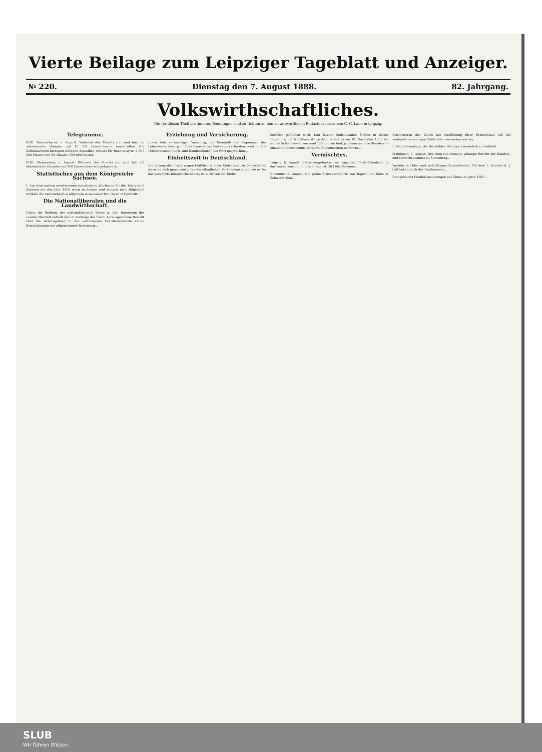Vierte Beilage zum Leipziger Tageblatt und Anzeiger.
№ 220. Dienstag den 7. August 1888. 82. Jahrgang.
Volkswirthschaftliches.
Die für diesen Theil bestimmten Sendungen sind zu richten an den verantwortlichen Redacteur desselben C. G. Laue in Leipzig.
Telegramme.
WTB. Buenos-Ayres, 5. August. Während des Monats Juli sind hier 56 überseeische Dampfer mit 10 532 Einwanderern eingetroffen. Die Zolleinnahmen betrugen während desselben Monats für Buenos-Ayres 2 607 000 Piaster und für Rosario 559 000 Piaster.
WTB. Montevideo, 5. August. Während des Monats Juli sind hier 62 überseeische Dampfer mit 968 Einwanderern angekommen.
Statistisches aus dem Königreiche Sachsen.
I. Aus dem soeben erschienenen statistischen Jahrbuche für das Königreich Sachsen auf das Jahr 1889 seien in diesem und einigen noch folgenden Artikeln die nachstehenden allgemein wissenswerthen Daten mitgetheilt...
Die Nationalliberalen und die Landwirthschaft.
Ueber die Stellung der nationalliberalen Partei zu den Interessen der Landwirthschaft enthält der im Auftrage der Partei herausgegebene Bericht über die Gesetzgebung in der verflossenen Legislaturperiode einige Betrachtungen von allgemeinerer Bedeutung...
Erziehung und Versicherung.
Einen sehr vernünftigen Vorschlag, die Kenntniß der Segnungen der Lebensversicherung in allen Kreisen des Volkes zu verbreiten, wird in dem „Süddeutschen Bank- und Handelsblatte“ das Wort gesprochen...
Einheitszeit in Deutschland.
Die Lösung der Frage wegen Einführung einer Einheitszeit in Deutschland, ist es an sich gegenwärtig für die öffentlichen Verkehrsanstalten, sei es für das gesammte bürgerliche Leben, ist nicht von der Stelle...
bewährt gefunden wird. Den letzten bedeutsamen Schritt in dieser Beziehung hat Nord-Amerika gethan, indem es am 18. November 1883 für seinen Schienenweg von rund 126 000 km fünf, je genau um eine Stunde von einander abweichende, Verkehrs-Einheitszeiten einführte...
Vermischtes.
Leipzig, 6. August. Betriebsergebnisse der Leipziger Pferde-Eisenbahn in der Woche vom 30. Juli bis 5. August: 263 662 Personen...
Chemnitz, 5. August. Die große Strickgarnfabrik von Tepner und Sohn in Schweizerthal...
Inkrafttreten des Zolles mit Ausführung ihrer Erzeugnisse auf die vorhandenen wenigen Zollstraßen verwiesen werden...
L. Neue Gründung. Die Bielefelder Nähmaschinenfabrik zu Saalfeld...
Meiningen, 5. August. Der eben zur Ausgabe gelangte Bericht der Handels- und Gewerbekammer zu Sonneberg...
Verkehr mit blei- und zinkhaltigen Gegenständen. Mit dem 1. October d. J. tritt bekanntlich das Reichsgesetz...
Deutschlands Handelsbeziehungen mit China im Jahre 1887...
SLUB
Wir führen Wissen.